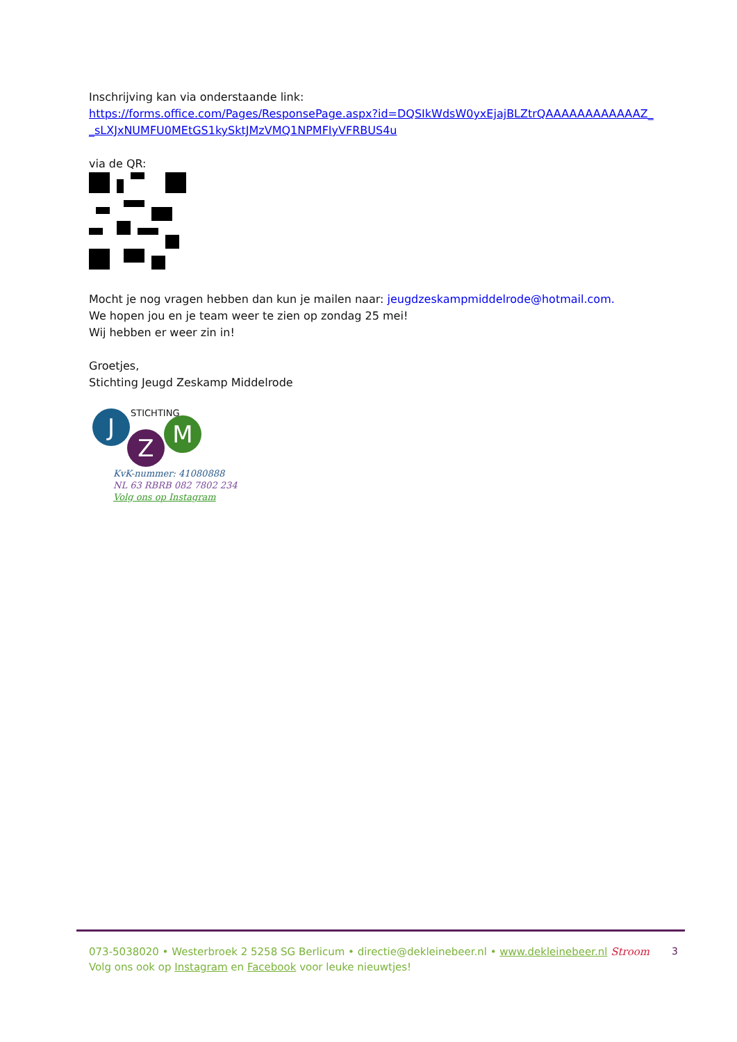Inschrijving kan via onderstaande link:
https://forms.office.com/Pages/ResponsePage.aspx?id=DQSIkWdsW0yxEjajBLZtrQAAAAAAAAAAAAZ_ _sLXJxNUMFU0MEtGS1kySktJMzVMQ1NPMFIyVFRBUS4u
via de QR:
Mocht je nog vragen hebben dan kun je mailen naar: jeugdzeskampmiddelrode@hotmail.com.
We hopen jou en je team weer te zien op zondag 25 mei!
Wij hebben er weer zin in!
Groetjes,
Stichting Jeugd Zeskamp Middelrode
J
Z M
STICHTING
KvK-nummer: 41080888
NL 63 RBRB 082 7802 234
Volg ons op Instagram
073-5038020 • Westerbroek 2 5258 SG Berlicum • directie@dekleinebeer.nl • www.dekleinebeer.nl Stroom
Volg ons ook op Instagram en Facebook voor leuke nieuwtjes!
3